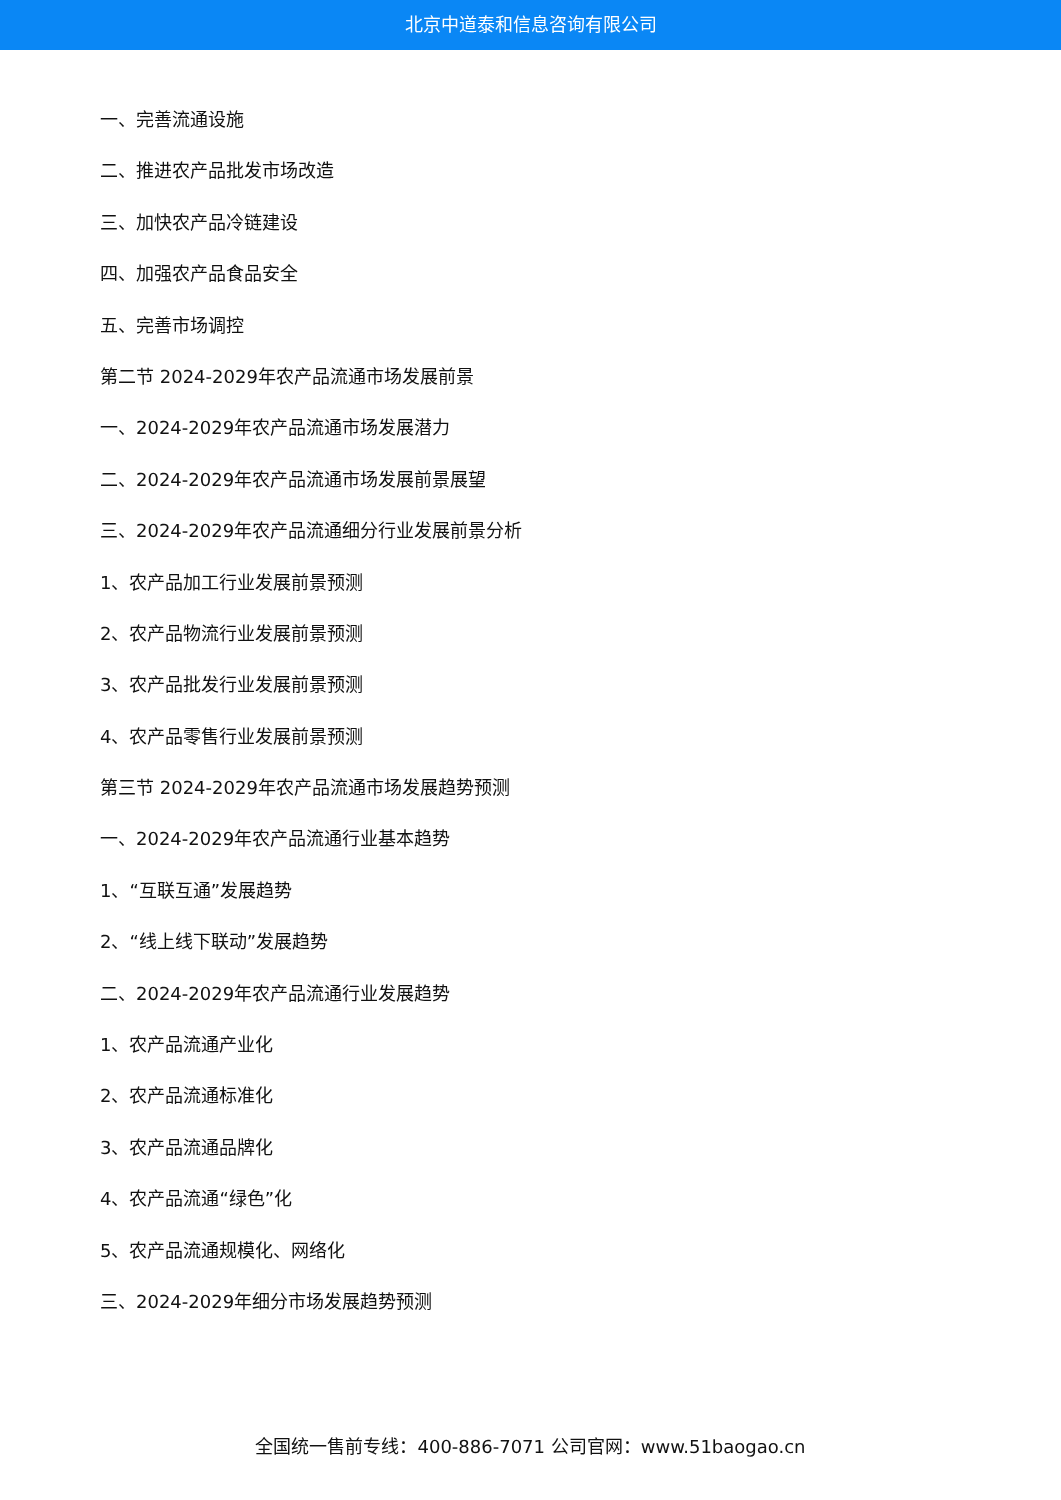北京中道泰和信息咨询有限公司
一、完善流通设施
二、推进农产品批发市场改造
三、加快农产品冷链建设
四、加强农产品食品安全
五、完善市场调控
第二节 2024-2029年农产品流通市场发展前景
一、2024-2029年农产品流通市场发展潜力
二、2024-2029年农产品流通市场发展前景展望
三、2024-2029年农产品流通细分行业发展前景分析
1、农产品加工行业发展前景预测
2、农产品物流行业发展前景预测
3、农产品批发行业发展前景预测
4、农产品零售行业发展前景预测
第三节 2024-2029年农产品流通市场发展趋势预测
一、2024-2029年农产品流通行业基本趋势
1、“互联互通”发展趋势
2、“线上线下联动”发展趋势
二、2024-2029年农产品流通行业发展趋势
1、农产品流通产业化
2、农产品流通标准化
3、农产品流通品牌化
4、农产品流通“绿色”化
5、农产品流通规模化、网络化
三、2024-2029年细分市场发展趋势预测
全国统一售前专线：400-886-7071 公司官网：www.51baogao.cn